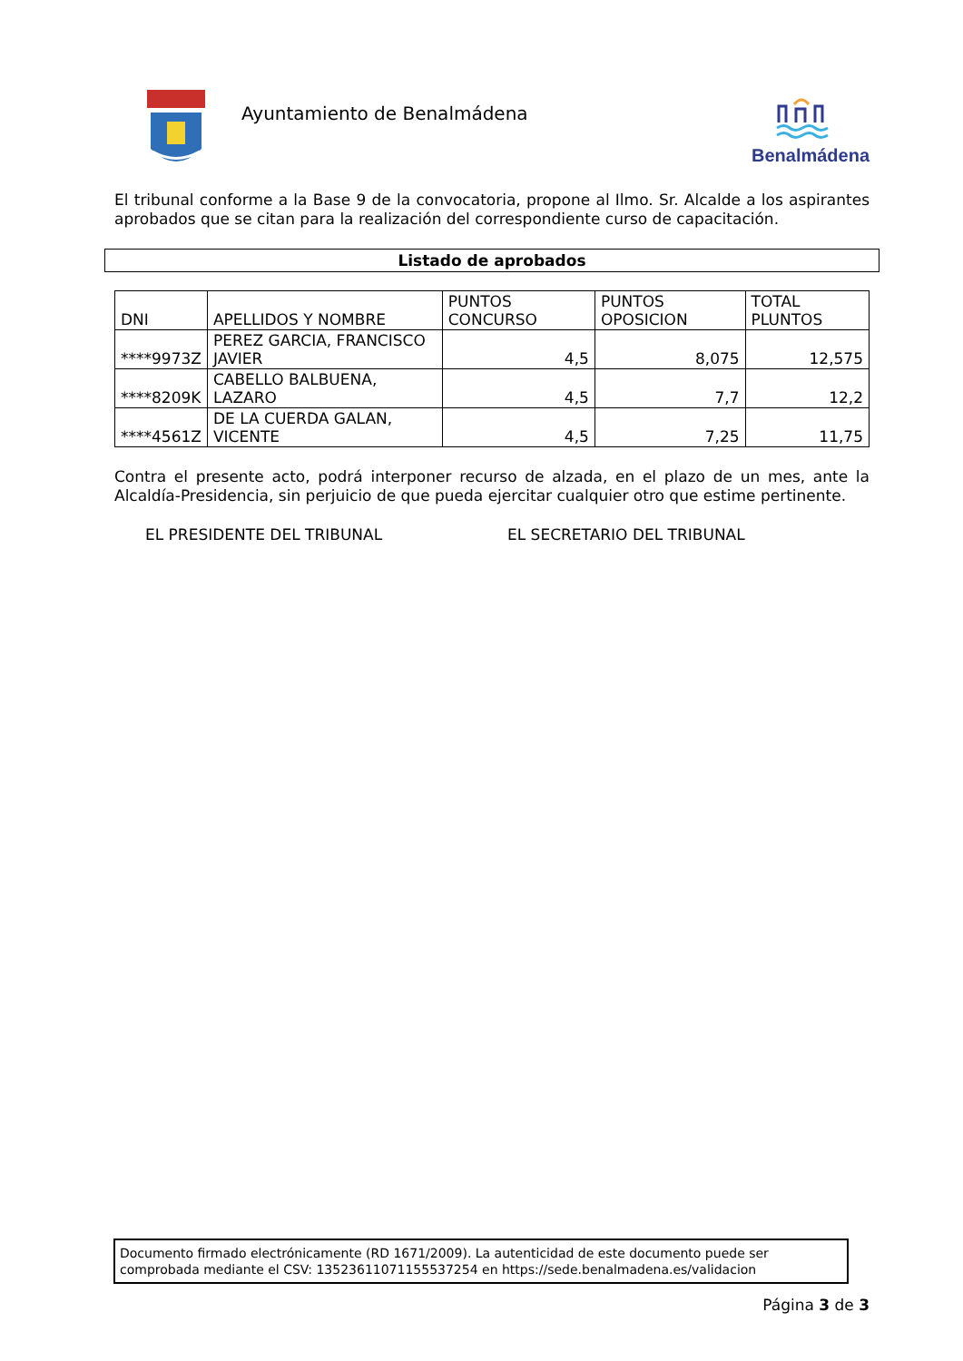Ayuntamiento de Benalmádena
Benalmádena
El tribunal conforme a la Base 9 de la convocatoria, propone al Ilmo. Sr. Alcalde a los aspirantes aprobados que se citan para la realización del correspondiente curso de capacitación.
Listado de aprobados
| DNI | APELLIDOS Y NOMBRE | PUNTOS CONCURSO | PUNTOS OPOSICION | TOTAL PLUNTOS |
| --- | --- | --- | --- | --- |
| ****9973Z | PEREZ GARCIA, FRANCISCO JAVIER | 4,5 | 8,075 | 12,575 |
| ****8209K | CABELLO BALBUENA, LAZARO | 4,5 | 7,7 | 12,2 |
| ****4561Z | DE LA CUERDA GALAN, VICENTE | 4,5 | 7,25 | 11,75 |
Contra el presente acto, podrá interponer recurso de alzada, en el plazo de un mes, ante la Alcaldía-Presidencia, sin perjuicio de que pueda ejercitar cualquier otro que estime pertinente.
EL PRESIDENTE DEL TRIBUNAL EL SECRETARIO DEL TRIBUNAL
Documento firmado electrónicamente (RD 1671/2009). La autenticidad de este documento puede ser comprobada mediante el CSV: 13523611071155537254 en https://sede.benalmadena.es/validacion
Página 3 de 3